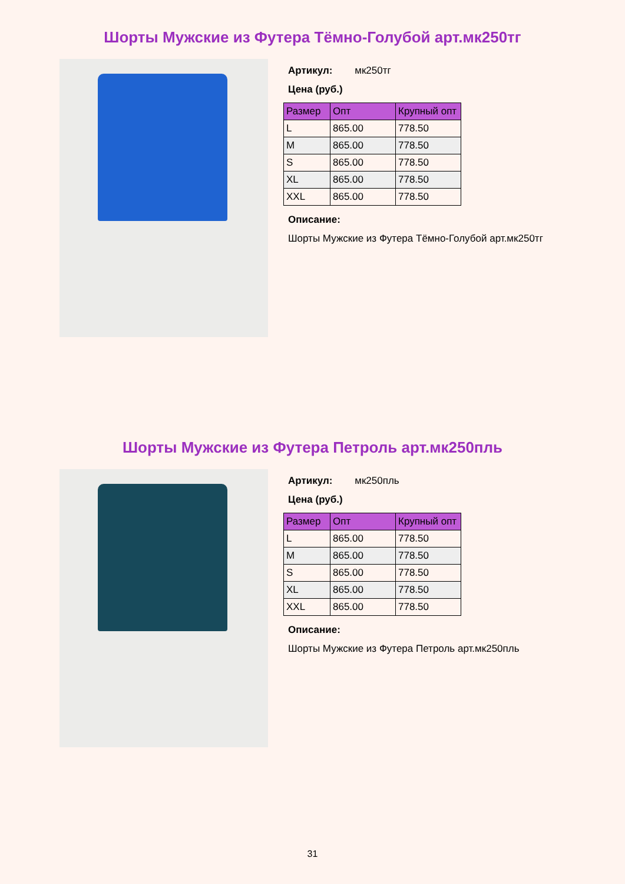Шорты Мужские из Футера Тёмно-Голубой арт.мк250тг
Артикул: мк250тг
Цена (руб.)
| Размер | Опт | Крупный опт |
| --- | --- | --- |
| L | 865.00 | 778.50 |
| M | 865.00 | 778.50 |
| S | 865.00 | 778.50 |
| XL | 865.00 | 778.50 |
| XXL | 865.00 | 778.50 |
Описание:
Шорты Мужские из Футера Тёмно-Голубой арт.мк250тг
Шорты Мужские из Футера Петроль арт.мк250пль
Артикул: мк250пль
Цена (руб.)
| Размер | Опт | Крупный опт |
| --- | --- | --- |
| L | 865.00 | 778.50 |
| M | 865.00 | 778.50 |
| S | 865.00 | 778.50 |
| XL | 865.00 | 778.50 |
| XXL | 865.00 | 778.50 |
Описание:
Шорты Мужские из Футера Петроль арт.мк250пль
31